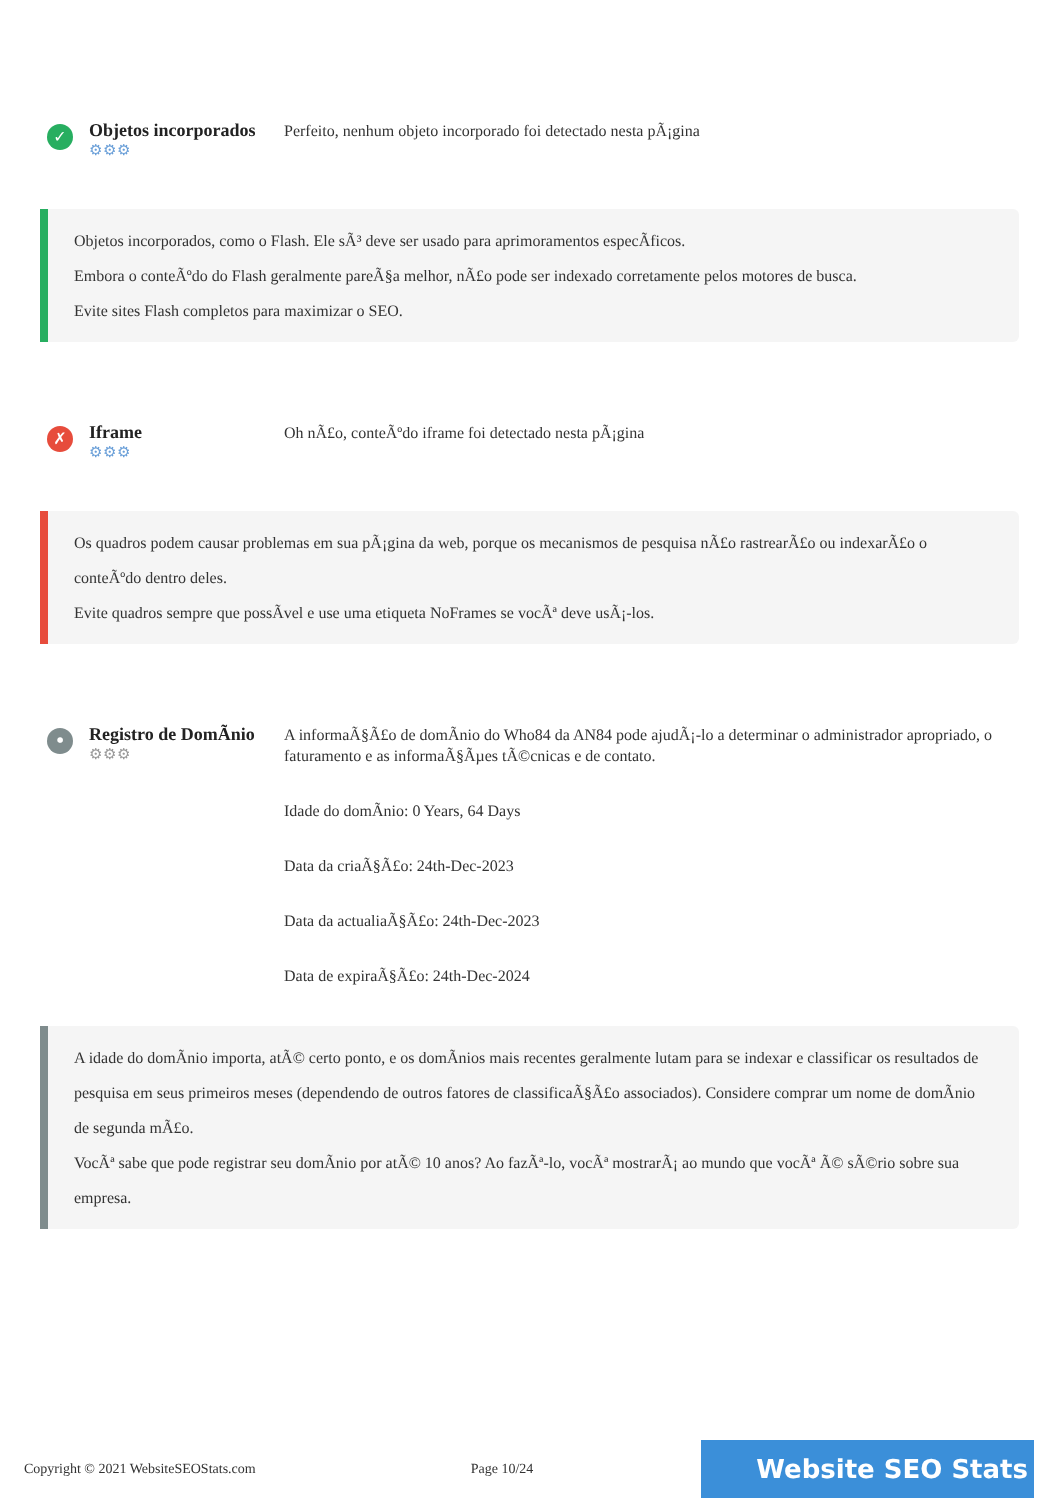✓
Objetos incorporados
⚙⚙⚙
Perfeito, nenhum objeto incorporado foi detectado nesta pÃ¡gina
Objetos incorporados, como o Flash. Ele sÃ³ deve ser usado para aprimoramentos especÃficos.
Embora o conteÃºdo do Flash geralmente pareÃ§a melhor, nÃ£o pode ser indexado corretamente pelos motores de busca.
Evite sites Flash completos para maximizar o SEO.
✗
Iframe
⚙⚙⚙
Oh nÃ£o, conteÃºdo iframe foi detectado nesta pÃ¡gina
Os quadros podem causar problemas em sua pÃ¡gina da web, porque os mecanismos de pesquisa nÃ£o rastrearÃ£o ou indexarÃ£o o conteÃºdo dentro deles.
Evite quadros sempre que possÃvel e use uma etiqueta NoFrames se vocÃª deve usÃ¡-los.
•
Registro de DomÃnio
⚙⚙⚙
A informaÃ§Ã£o de domÃnio do Who84 da AN84 pode ajudÃ¡-lo a determinar o administrador apropriado, o faturamento e as informaÃ§Ãµes tÃ©cnicas e de contato.
Idade do domÃnio: 0 Years, 64 Days
Data da criaÃ§Ã£o: 24th-Dec-2023
Data da actualiaÃ§Ã£o: 24th-Dec-2023
Data de expiraÃ§Ã£o: 24th-Dec-2024
A idade do domÃnio importa, atÃ© certo ponto, e os domÃnios mais recentes geralmente lutam para se indexar e classificar os resultados de pesquisa em seus primeiros meses (dependendo de outros fatores de classificaÃ§Ã£o associados). Considere comprar um nome de domÃnio de segunda mÃ£o.
VocÃª sabe que pode registrar seu domÃnio por atÃ© 10 anos? Ao fazÃª-lo, vocÃª mostrarÃ¡ ao mundo que vocÃª Ã© sÃ©rio sobre sua empresa.
Copyright © 2021 WebsiteSEOStats.com Page 10/24 Website SEO Stats